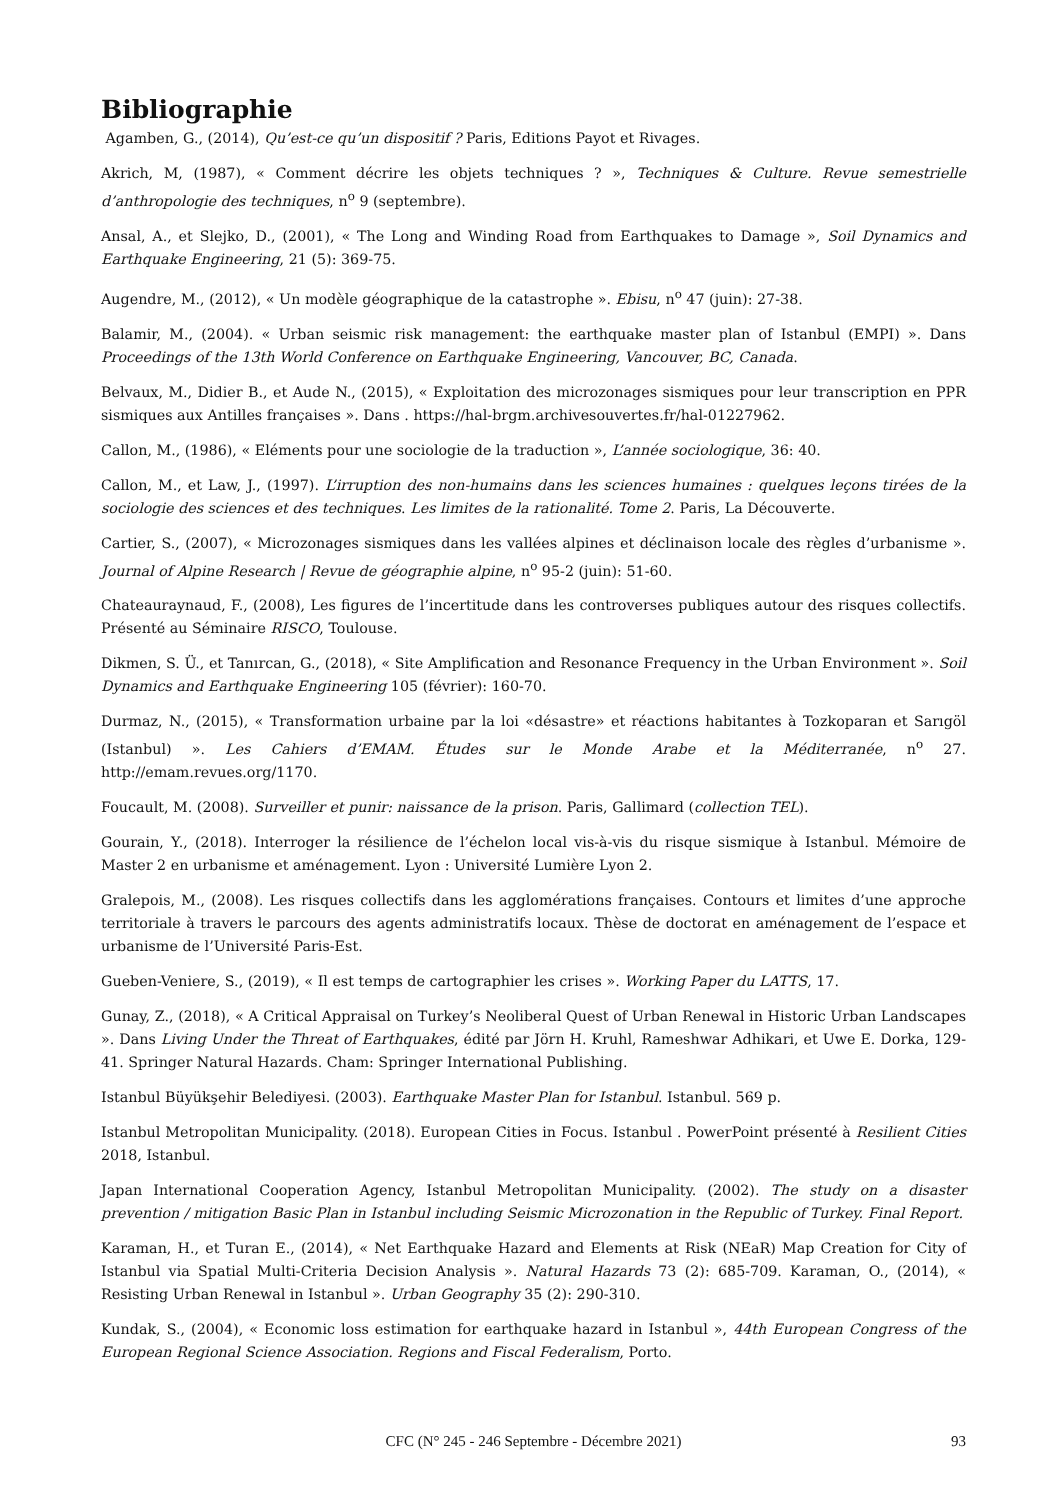Bibliographie
Agamben, G., (2014), Qu’est-ce qu’un dispositif ? Paris, Editions Payot et Rivages.
Akrich, M, (1987), « Comment décrire les objets techniques ? », Techniques & Culture. Revue semestrielle d’anthropologie des techniques, n<sup>o</sup> 9 (septembre).
Ansal, A., et Slejko, D., (2001), « The Long and Winding Road from Earthquakes to Damage », Soil Dynamics and Earthquake Engineering, 21 (5): 369-75.
Augendre, M., (2012), « Un modèle géographique de la catastrophe ». Ebisu, n<sup>o</sup> 47 (juin): 27-38.
Balamir, M., (2004). « Urban seismic risk management: the earthquake master plan of Istanbul (EMPI) ». Dans Proceedings of the 13th World Conference on Earthquake Engineering, Vancouver, BC, Canada.
Belvaux, M., Didier B., et Aude N., (2015), « Exploitation des microzonages sismiques pour leur transcription en PPR sismiques aux Antilles françaises ». Dans . https://hal-brgm.archivesouvertes.fr/hal-01227962.
Callon, M., (1986), « Eléments pour une sociologie de la traduction », L’année sociologique, 36: 40.
Callon, M., et Law, J., (1997). L’irruption des non-humains dans les sciences humaines : quelques leçons tirées de la sociologie des sciences et des techniques. Les limites de la rationalité. Tome 2. Paris, La Découverte.
Cartier, S., (2007), « Microzonages sismiques dans les vallées alpines et déclinaison locale des règles d’urbanisme ». Journal of Alpine Research | Revue de géographie alpine, n<sup>o</sup> 95-2 (juin): 51-60.
Chateauraynaud, F., (2008), Les figures de l’incertitude dans les controverses publiques autour des risques collectifs. Présenté au Séminaire RISCO, Toulouse.
Dikmen, S. Ü., et Tanırcan, G., (2018), « Site Amplification and Resonance Frequency in the Urban Environment ». Soil Dynamics and Earthquake Engineering 105 (février): 160-70.
Durmaz, N., (2015), « Transformation urbaine par la loi «désastre» et réactions habitantes à Tozkoparan et Sarıgöl (Istanbul) ». Les Cahiers d’EMAM. Études sur le Monde Arabe et la Méditerranée, n<sup>o</sup> 27. http://emam.revues.org/1170.
Foucault, M. (2008). Surveiller et punir: naissance de la prison. Paris, Gallimard (collection TEL).
Gourain, Y., (2018). Interroger la résilience de l’échelon local vis-à-vis du risque sismique à Istanbul. Mémoire de Master 2 en urbanisme et aménagement. Lyon : Université Lumière Lyon 2.
Gralepois, M., (2008). Les risques collectifs dans les agglomérations françaises. Contours et limites d’une approche territoriale à travers le parcours des agents administratifs locaux. Thèse de doctorat en aménagement de l’espace et urbanisme de l’Université Paris-Est.
Gueben-Veniere, S., (2019), « Il est temps de cartographier les crises ». Working Paper du LATTS, 17.
Gunay, Z., (2018), « A Critical Appraisal on Turkey’s Neoliberal Quest of Urban Renewal in Historic Urban Landscapes ». Dans Living Under the Threat of Earthquakes, édité par Jörn H. Kruhl, Rameshwar Adhikari, et Uwe E. Dorka, 129-41. Springer Natural Hazards. Cham: Springer International Publishing.
Istanbul Büyükşehir Belediyesi. (2003). Earthquake Master Plan for Istanbul. Istanbul. 569 p.
Istanbul Metropolitan Municipality. (2018). European Cities in Focus. Istanbul . PowerPoint présenté à Resilient Cities 2018, Istanbul.
Japan International Cooperation Agency, Istanbul Metropolitan Municipality. (2002). The study on a disaster prevention / mitigation Basic Plan in Istanbul including Seismic Microzonation in the Republic of Turkey. Final Report.
Karaman, H., et Turan E., (2014), « Net Earthquake Hazard and Elements at Risk (NEaR) Map Creation for City of Istanbul via Spatial Multi-Criteria Decision Analysis ». Natural Hazards 73 (2): 685-709. Karaman, O., (2014), « Resisting Urban Renewal in Istanbul ». Urban Geography 35 (2): 290-310.
Kundak, S., (2004), « Economic loss estimation for earthquake hazard in Istanbul », 44th European Congress of the European Regional Science Association. Regions and Fiscal Federalism, Porto.
CFC (N° 245 - 246 Septembre - Décembre 2021) 93